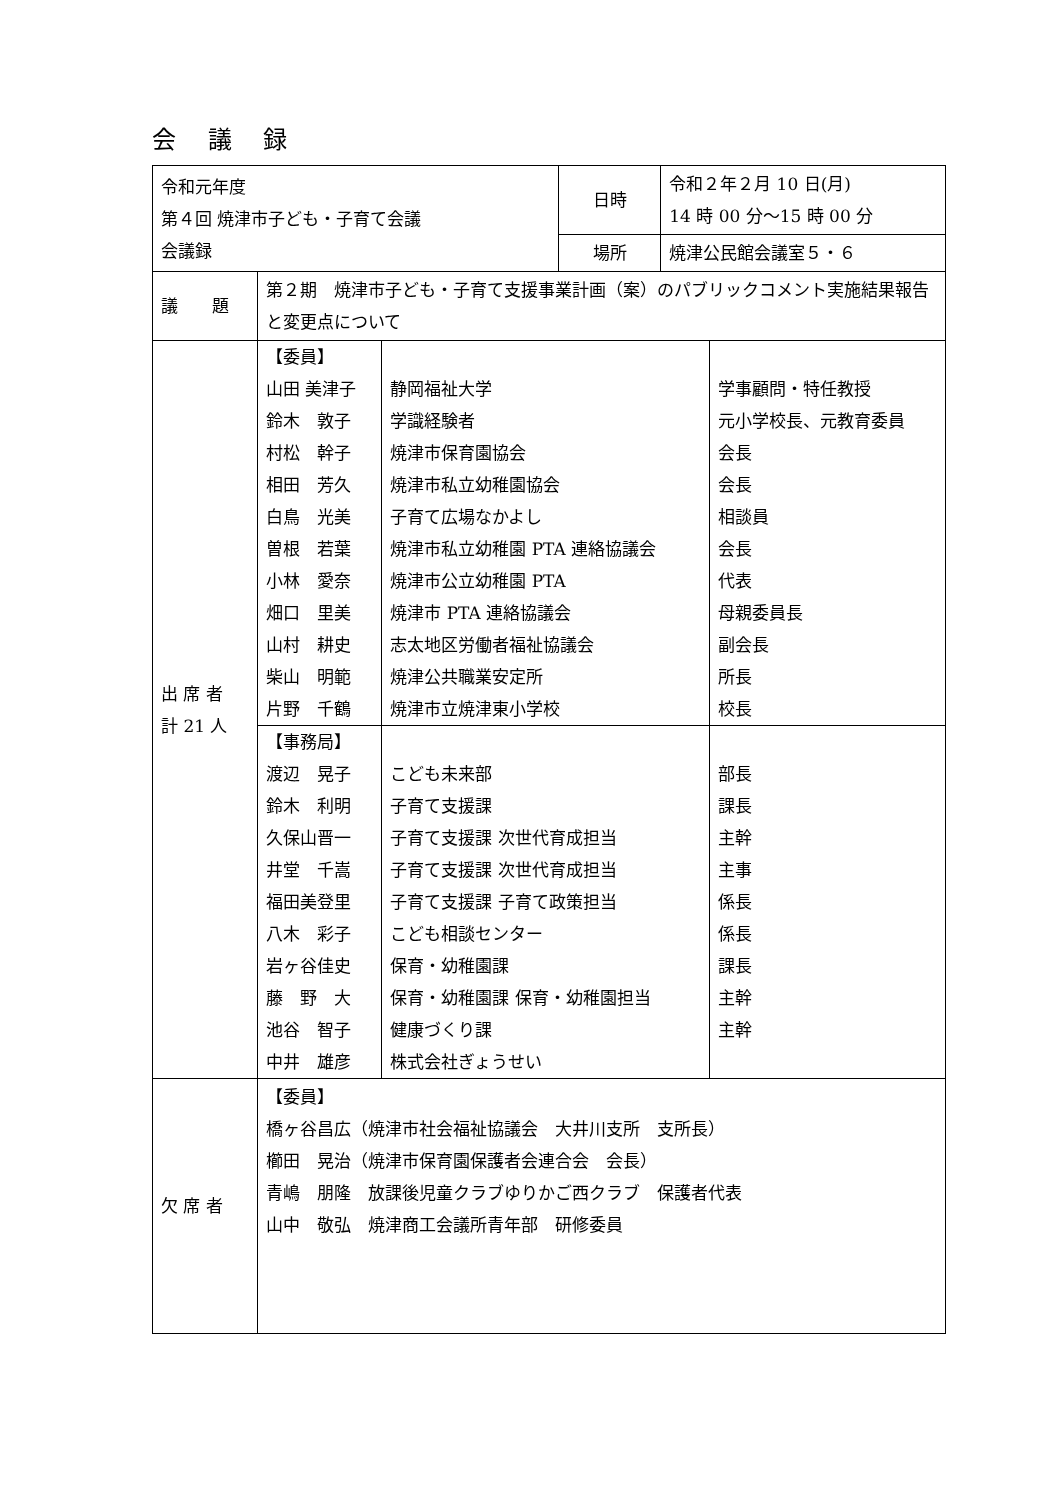会 議 録
| 令和元年度 第４回 焼津市子ども・子育て会議 会議録 | | 日時 | 令和２年２月 10 日(月) 14 時 00 分～15 時 00 分 |
| | | 場所 | 焼津公民館会議室５・６ |
| 議 題 | 第２期 焼津市子ども・子育て支援事業計画（案）のパブリックコメント実施結果報告と変更点について | | |
| 出 席 者 計 21 人 | / 【委員】 / / / / 山田 美津子 / 静岡福祉大学 / 学事顧問・特任教授 / / 鈴木 敦子 / 学識経験者 / 元小学校長、元教育委員 / / 村松 幹子 / 焼津市保育園協会 / 会長 / / 相田 芳久 / 焼津市私立幼稚園協会 / 会長 / / 白鳥 光美 / 子育て広場なかよし / 相談員 / / 曽根 若葉 / 焼津市私立幼稚園 PTA 連絡協議会 / 会長 / / 小林 愛奈 / 焼津市公立幼稚園 PTA / 代表 / / 畑口 里美 / 焼津市 PTA 連絡協議会 / 母親委員長 / / 山村 耕史 / 志太地区労働者福祉協議会 / 副会長 / / 柴山 明範 / 焼津公共職業安定所 / 所長 / / 片野 千鶴 / 焼津市立焼津東小学校 / 校長 / / 【事務局】 / / / / 渡辺 晃子 / こども未来部 / 部長 / / 鈴木 利明 / 子育て支援課 / 課長 / / 久保山晋一 / 子育て支援課 次世代育成担当 / 主幹 / / 井堂 千嵩 / 子育て支援課 次世代育成担当 / 主事 / / 福田美登里 / 子育て支援課 子育て政策担当 / 係長 / / 八木 彩子 / こども相談センター / 係長 / / 岩ヶ谷佳史 / 保育・幼稚園課 / 課長 / / 藤 野 大 / 保育・幼稚園課 保育・幼稚園担当 / 主幹 / / 池谷 智子 / 健康づくり課 / 主幹 / / 中井 雄彦 / 株式会社ぎょうせい / / | | |
| 欠 席 者 | 【委員】 橋ヶ谷昌広（焼津市社会福祉協議会 大井川支所 支所長） 櫛田 晃治（焼津市保育園保護者会連合会 会長） 青嶋 朋隆 放課後児童クラブゆりかご西クラブ 保護者代表 山中 敬弘 焼津商工会議所青年部 研修委員 | | |